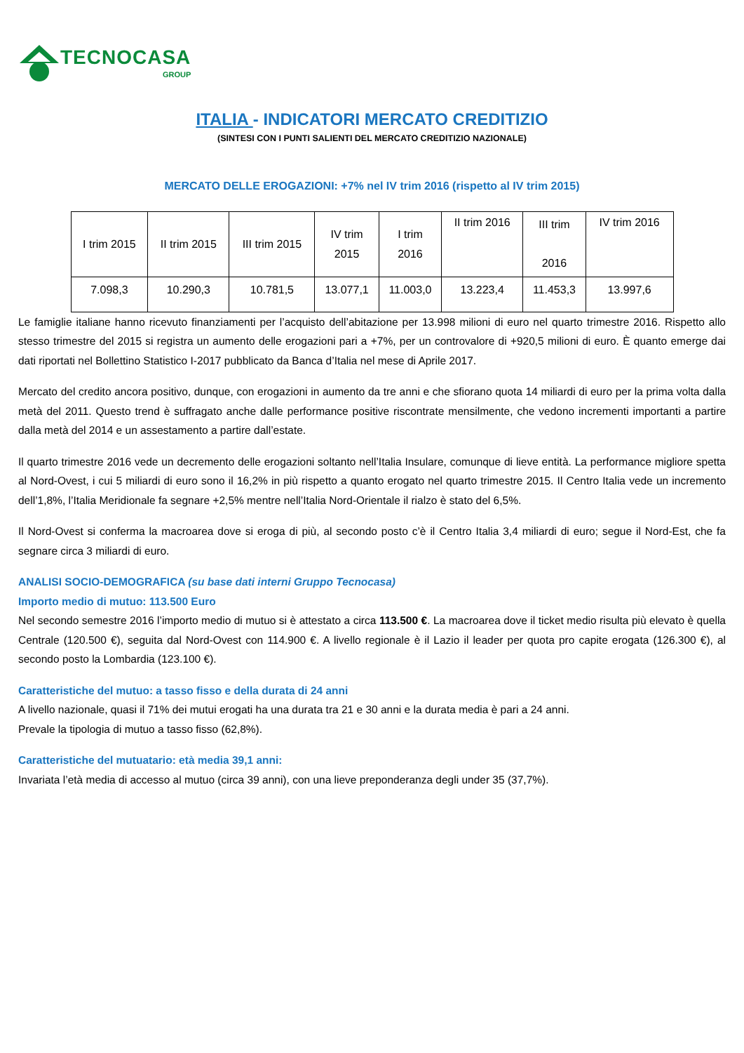TECNOCASA
GROUP
ITALIA - INDICATORI MERCATO CREDITIZIO
(SINTESI CON I PUNTI SALIENTI DEL MERCATO CREDITIZIO NAZIONALE)
MERCATO DELLE EROGAZIONI: +7% nel IV trim 2016 (rispetto al IV trim 2015)
| I trim 2015 | II trim 2015 | III trim 2015 | IV trim 2015 | I trim 2016 | II trim 2016 | III trim 2016 | IV trim 2016 |
| 7.098,3 | 10.290,3 | 10.781,5 | 13.077,1 | 11.003,0 | 13.223,4 | 11.453,3 | 13.997,6 |
Le famiglie italiane hanno ricevuto finanziamenti per l’acquisto dell’abitazione per 13.998 milioni di euro nel quarto trimestre 2016. Rispetto allo stesso trimestre del 2015 si registra un aumento delle erogazioni pari a +7%, per un controvalore di +920,5 milioni di euro. È quanto emerge dai dati riportati nel Bollettino Statistico I-2017 pubblicato da Banca d’Italia nel mese di Aprile 2017.
Mercato del credito ancora positivo, dunque, con erogazioni in aumento da tre anni e che sfiorano quota 14 miliardi di euro per la prima volta dalla metà del 2011. Questo trend è suffragato anche dalle performance positive riscontrate mensilmente, che vedono incrementi importanti a partire dalla metà del 2014 e un assestamento a partire dall’estate.
Il quarto trimestre 2016 vede un decremento delle erogazioni soltanto nell’Italia Insulare, comunque di lieve entità. La performance migliore spetta al Nord-Ovest, i cui 5 miliardi di euro sono il 16,2% in più rispetto a quanto erogato nel quarto trimestre 2015. Il Centro Italia vede un incremento dell’1,8%, l’Italia Meridionale fa segnare +2,5% mentre nell’Italia Nord-Orientale il rialzo è stato del 6,5%.
Il Nord-Ovest si conferma la macroarea dove si eroga di più, al secondo posto c’è il Centro Italia 3,4 miliardi di euro; segue il Nord-Est, che fa segnare circa 3 miliardi di euro.
ANALISI SOCIO-DEMOGRAFICA (su base dati interni Gruppo Tecnocasa)
Importo medio di mutuo: 113.500 Euro
Nel secondo semestre 2016 l’importo medio di mutuo si è attestato a circa 113.500 €. La macroarea dove il ticket medio risulta più elevato è quella Centrale (120.500 €), seguita dal Nord-Ovest con 114.900 €. A livello regionale è il Lazio il leader per quota pro capite erogata (126.300 €), al secondo posto la Lombardia (123.100 €).
Caratteristiche del mutuo: a tasso fisso e della durata di 24 anni
A livello nazionale, quasi il 71% dei mutui erogati ha una durata tra 21 e 30 anni e la durata media è pari a 24 anni.
Prevale la tipologia di mutuo a tasso fisso (62,8%).
Caratteristiche del mutuatario: età media 39,1 anni:
Invariata l’età media di accesso al mutuo (circa 39 anni), con una lieve preponderanza degli under 35 (37,7%).